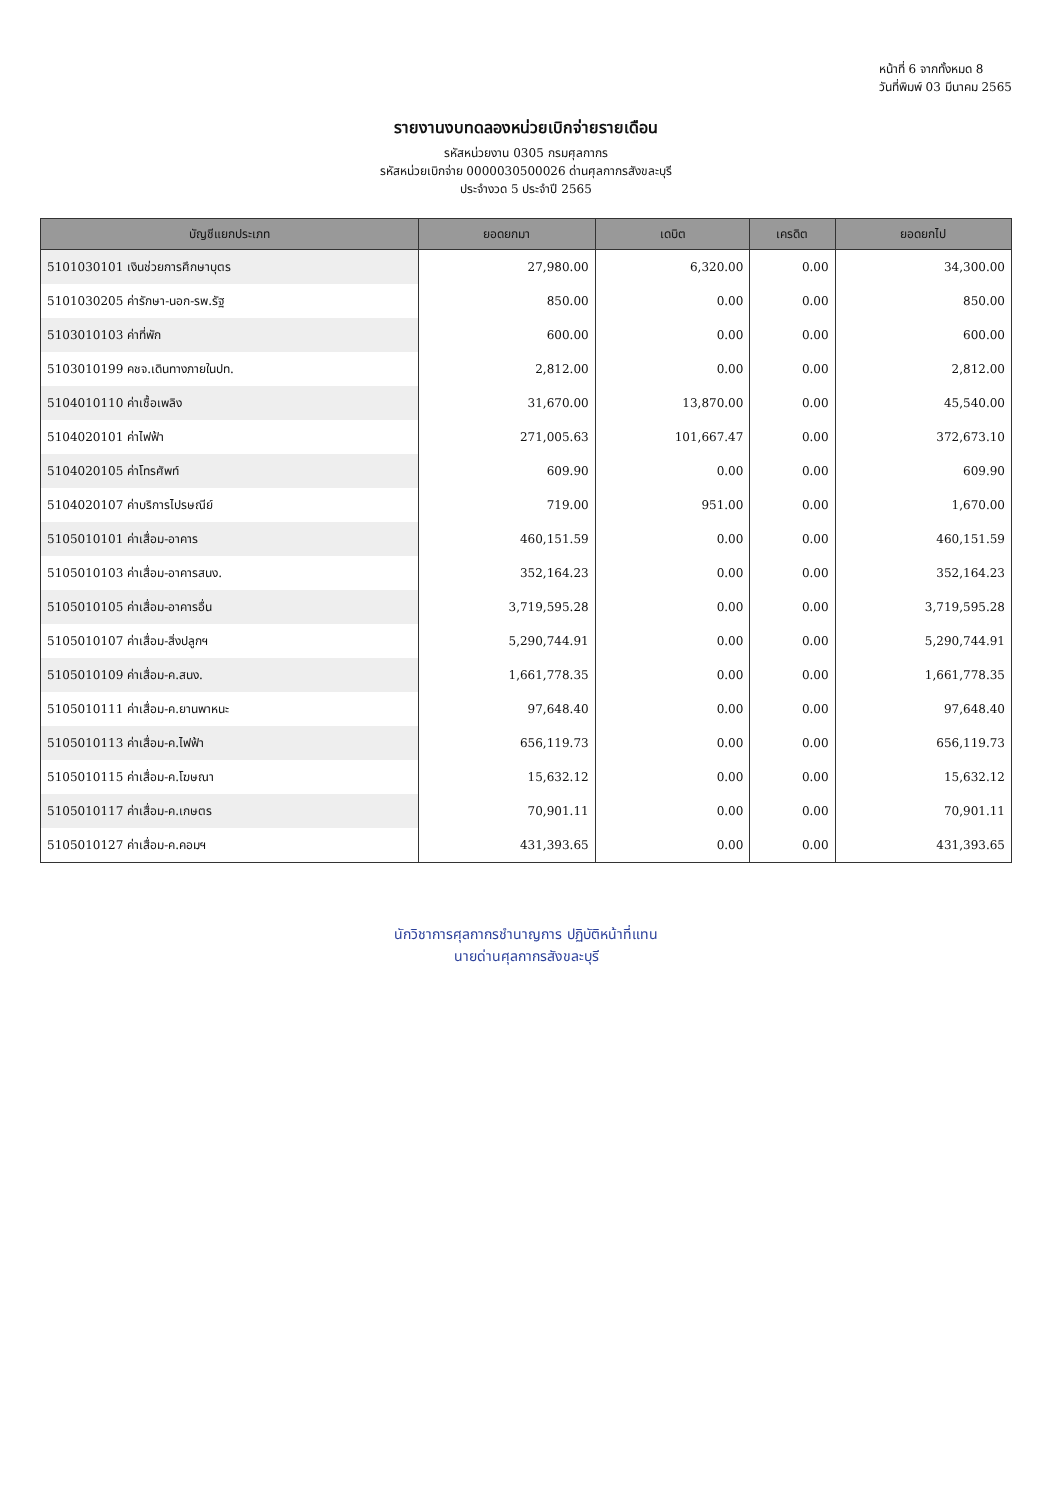หน้าที่ 6 จากทั้งหมด 8
วันที่พิมพ์ 03 มีนาคม 2565
รายงานงบทดลองหน่วยเบิกจ่ายรายเดือน
รหัสหน่วยงาน 0305 กรมศุลกากร
รหัสหน่วยเบิกจ่าย 0000030500026 ด่านศุลกากรสังขละบุรี
ประจำงวด 5 ประจำปี 2565
| บัญชีแยกประเภท | ยอดยกมา | เดบิต | เครดิต | ยอดยกไป |
| --- | --- | --- | --- | --- |
| 5101030101 เงินช่วยการศึกษาบุตร | 27,980.00 | 6,320.00 | 0.00 | 34,300.00 |
| 5101030205 ค่ารักษา-นอก-รพ.รัฐ | 850.00 | 0.00 | 0.00 | 850.00 |
| 5103010103 ค่าที่พัก | 600.00 | 0.00 | 0.00 | 600.00 |
| 5103010199 คชจ.เดินทางภายในปท. | 2,812.00 | 0.00 | 0.00 | 2,812.00 |
| 5104010110 ค่าเชื้อเพลิง | 31,670.00 | 13,870.00 | 0.00 | 45,540.00 |
| 5104020101 ค่าไฟฟ้า | 271,005.63 | 101,667.47 | 0.00 | 372,673.10 |
| 5104020105 ค่าโทรศัพท์ | 609.90 | 0.00 | 0.00 | 609.90 |
| 5104020107 ค่าบริการไปรษณีย์ | 719.00 | 951.00 | 0.00 | 1,670.00 |
| 5105010101 ค่าเสื่อม-อาคาร | 460,151.59 | 0.00 | 0.00 | 460,151.59 |
| 5105010103 ค่าเสื่อม-อาคารสนง. | 352,164.23 | 0.00 | 0.00 | 352,164.23 |
| 5105010105 ค่าเสื่อม-อาคารอื่น | 3,719,595.28 | 0.00 | 0.00 | 3,719,595.28 |
| 5105010107 ค่าเสื่อม-สิ่งปลูกฯ | 5,290,744.91 | 0.00 | 0.00 | 5,290,744.91 |
| 5105010109 ค่าเสื่อม-ค.สนง. | 1,661,778.35 | 0.00 | 0.00 | 1,661,778.35 |
| 5105010111 ค่าเสื่อม-ค.ยานพาหนะ | 97,648.40 | 0.00 | 0.00 | 97,648.40 |
| 5105010113 ค่าเสื่อม-ค.ไฟฟ้า | 656,119.73 | 0.00 | 0.00 | 656,119.73 |
| 5105010115 ค่าเสื่อม-ค.โฆษณา | 15,632.12 | 0.00 | 0.00 | 15,632.12 |
| 5105010117 ค่าเสื่อม-ค.เกษตร | 70,901.11 | 0.00 | 0.00 | 70,901.11 |
| 5105010127 ค่าเสื่อม-ค.คอมฯ | 431,393.65 | 0.00 | 0.00 | 431,393.65 |
นักวิชาการศุลกากรชำนาญการ ปฏิบัติหน้าที่แทน
นายด่านศุลกากรสังขละบุรี